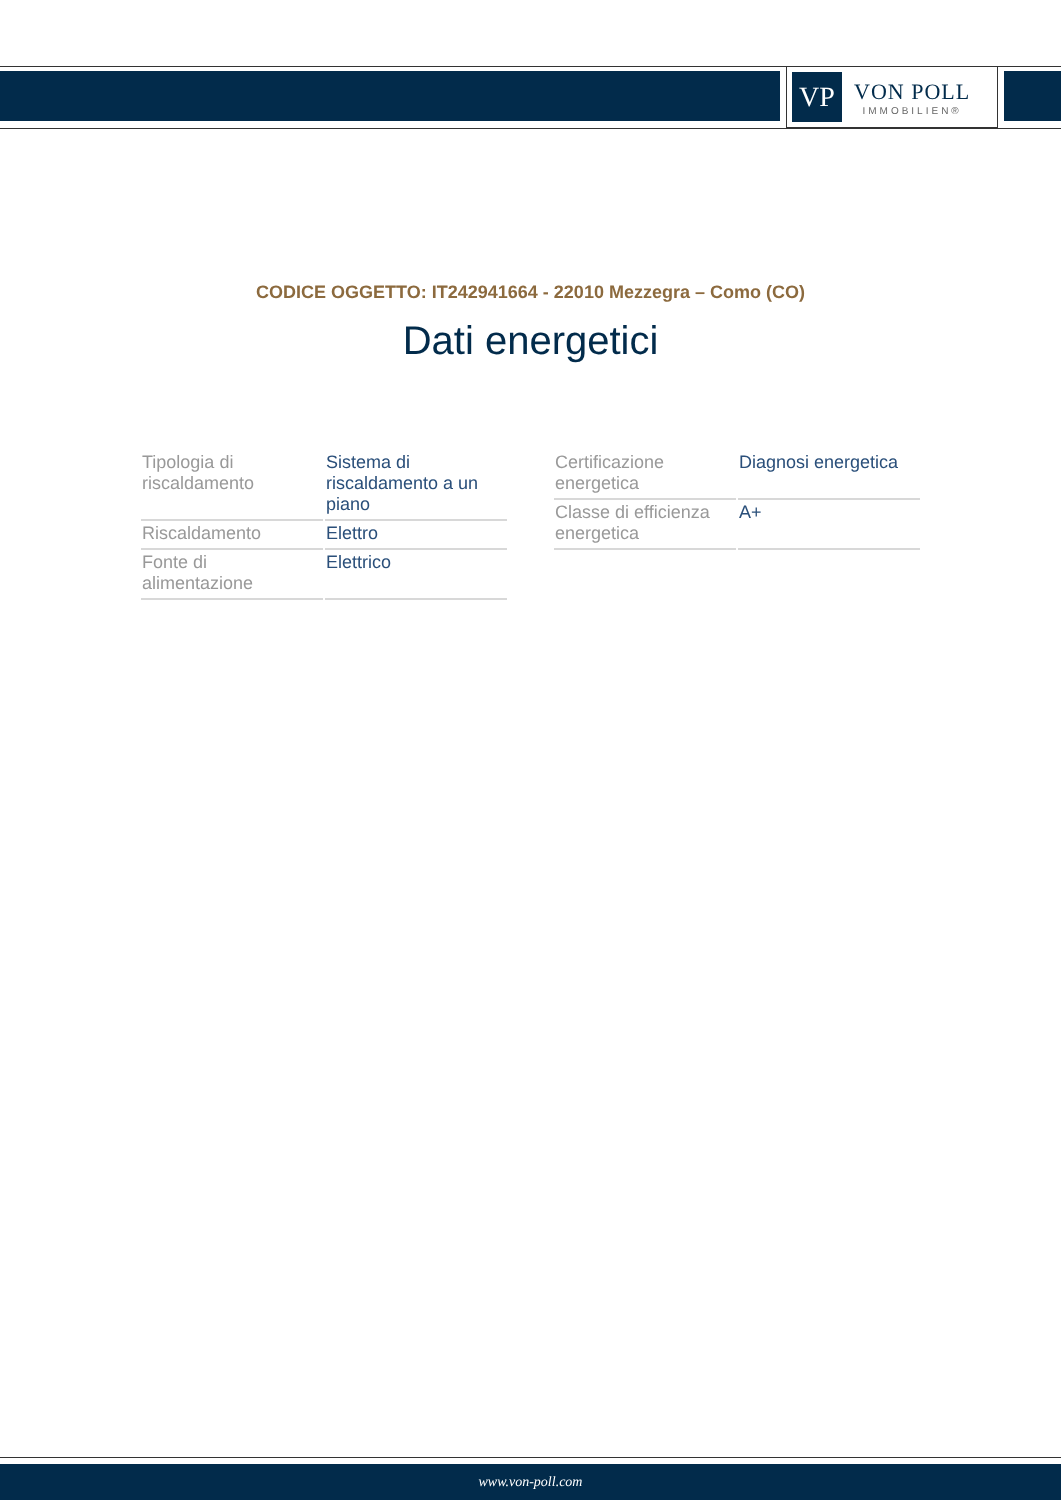VP
VON POLL
IMMOBILIEN®
CODICE OGGETTO: IT242941664 - 22010 Mezzegra – Como (CO)
Dati energetici
| Tipologia di riscaldamento | Sistema di riscaldamento a un piano |
| Riscaldamento | Elettro |
| Fonte di alimentazione | Elettrico |
| Certificazione energetica | Diagnosi energetica |
| Classe di efficienza energetica | A+ |
www.von-poll.com